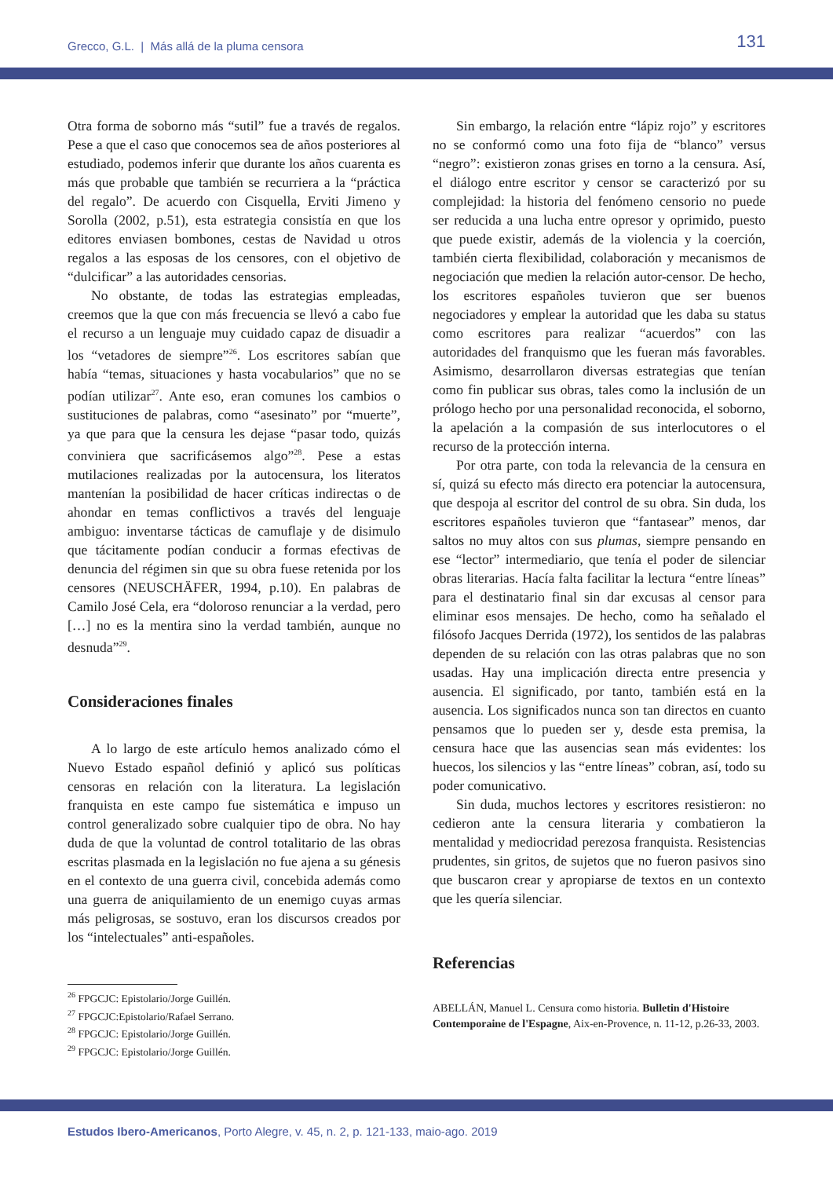Grecco, G.L. | Más allá de la pluma censora 131
Otra forma de soborno más “sutil” fue a través de regalos. Pese a que el caso que conocemos sea de años posteriores al estudiado, podemos inferir que durante los años cuarenta es más que probable que también se recurriera a la “práctica del regalo”. De acuerdo con Cisquella, Erviti Jimeno y Sorolla (2002, p.51), esta estrategia consistía en que los editores enviasen bombones, cestas de Navidad u otros regalos a las esposas de los censores, con el objetivo de “dulcificar” a las autoridades censorias.
No obstante, de todas las estrategias empleadas, creemos que la que con más frecuencia se llevó a cabo fue el recurso a un lenguaje muy cuidado capaz de disuadir a los “vetadores de siempre”<sup>26</sup>. Los escritores sabían que había “temas, situaciones y hasta vocabularios” que no se podían utilizar<sup>27</sup>. Ante eso, eran comunes los cambios o sustituciones de palabras, como “asesinato” por “muerte”, ya que para que la censura les dejase “pasar todo, quizás conviniera que sacrificásemos algo”<sup>28</sup>. Pese a estas mutilaciones realizadas por la autocensura, los literatos mantenían la posibilidad de hacer críticas indirectas o de ahondar en temas conflictivos a través del lenguaje ambiguo: inventarse tácticas de camuflaje y de disimulo que tácitamente podían conducir a formas efectivas de denuncia del régimen sin que su obra fuese retenida por los censores (NEUSCHÄFER, 1994, p.10). En palabras de Camilo José Cela, era “doloroso renunciar a la verdad, pero […] no es la mentira sino la verdad también, aunque no desnuda”<sup>29</sup>.
Consideraciones finales
A lo largo de este artículo hemos analizado cómo el Nuevo Estado español definió y aplicó sus políticas censoras en relación con la literatura. La legislación franquista en este campo fue sistemática e impuso un control generalizado sobre cualquier tipo de obra. No hay duda de que la voluntad de control totalitario de las obras escritas plasmada en la legislación no fue ajena a su génesis en el contexto de una guerra civil, concebida además como una guerra de aniquilamiento de un enemigo cuyas armas más peligrosas, se sostuvo, eran los discursos creados por los “intelectuales” anti-españoles.
<sup>26</sup> FPGCJC: Epistolario/Jorge Guillén.
<sup>27</sup> FPGCJC:Epistolario/Rafael Serrano.
<sup>28</sup> FPGCJC: Epistolario/Jorge Guillén.
<sup>29</sup> FPGCJC: Epistolario/Jorge Guillén.
Sin embargo, la relación entre “lápiz rojo” y escritores no se conformó como una foto fija de “blanco” versus “negro”: existieron zonas grises en torno a la censura. Así, el diálogo entre escritor y censor se caracterizó por su complejidad: la historia del fenómeno censorio no puede ser reducida a una lucha entre opresor y oprimido, puesto que puede existir, además de la violencia y la coerción, también cierta flexibilidad, colaboración y mecanismos de negociación que medien la relación autor-censor. De hecho, los escritores españoles tuvieron que ser buenos negociadores y emplear la autoridad que les daba su status como escritores para realizar “acuerdos” con las autoridades del franquismo que les fueran más favorables. Asimismo, desarrollaron diversas estrategias que tenían como fin publicar sus obras, tales como la inclusión de un prólogo hecho por una personalidad reconocida, el soborno, la apelación a la compasión de sus interlocutores o el recurso de la protección interna.
Por otra parte, con toda la relevancia de la censura en sí, quizá su efecto más directo era potenciar la autocensura, que despoja al escritor del control de su obra. Sin duda, los escritores españoles tuvieron que “fantasear” menos, dar saltos no muy altos con sus plumas, siempre pensando en ese “lector” intermediario, que tenía el poder de silenciar obras literarias. Hacía falta facilitar la lectura “entre líneas” para el destinatario final sin dar excusas al censor para eliminar esos mensajes. De hecho, como ha señalado el filósofo Jacques Derrida (1972), los sentidos de las palabras dependen de su relación con las otras palabras que no son usadas. Hay una implicación directa entre presencia y ausencia. El significado, por tanto, también está en la ausencia. Los significados nunca son tan directos en cuanto pensamos que lo pueden ser y, desde esta premisa, la censura hace que las ausencias sean más evidentes: los huecos, los silencios y las “entre líneas” cobran, así, todo su poder comunicativo.
Sin duda, muchos lectores y escritores resistieron: no cedieron ante la censura literaria y combatieron la mentalidad y mediocridad perezosa franquista. Resistencias prudentes, sin gritos, de sujetos que no fueron pasivos sino que buscaron crear y apropiarse de textos en un contexto que les quería silenciar.
Referencias
ABELLÁN, Manuel L. Censura como historia. Bulletin d'Histoire Contemporaine de l'Espagne, Aix-en-Provence, n. 11-12, p.26-33, 2003.
Estudos Ibero-Americanos, Porto Alegre, v. 45, n. 2, p. 121-133, maio-ago. 2019